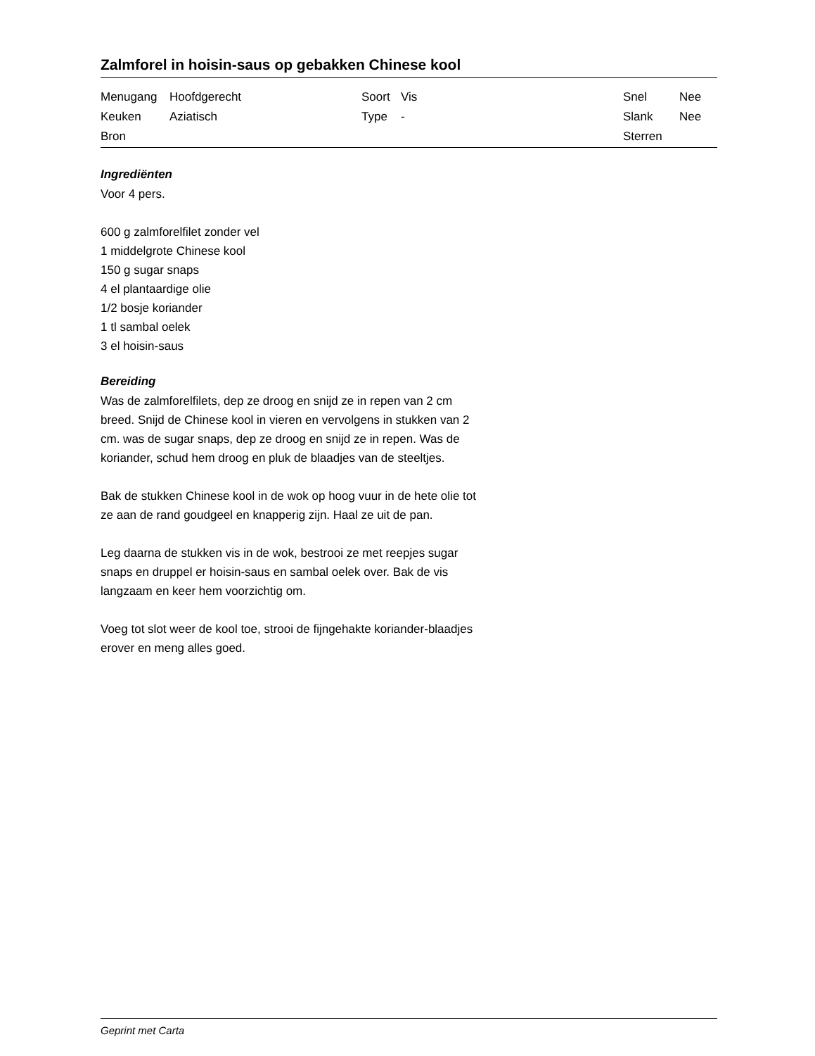Zalmforel in hoisin-saus op gebakken Chinese kool
| Menugang | Hoofdgerecht | Soort | Vis | Snel | Nee |
| Keuken | Aziatisch | Type | - | Slank | Nee |
| Bron | | | | Sterren | |
Ingrediënten
Voor 4 pers.
600 g zalmforelfilet zonder vel
1 middelgrote Chinese kool
150 g sugar snaps
4 el plantaardige olie
1/2 bosje koriander
1 tl sambal oelek
3 el hoisin-saus
Bereiding
Was de zalmforelfilets, dep ze droog en snijd ze in repen van 2 cm breed. Snijd de Chinese kool in vieren en vervolgens in stukken van 2 cm. was de sugar snaps, dep ze droog en snijd ze in repen. Was de koriander, schud hem droog en pluk de blaadjes van de steeltjes.
Bak de stukken Chinese kool in de wok op hoog vuur in de hete olie tot ze aan de rand goudgeel en knapperig zijn. Haal ze uit de pan.
Leg daarna de stukken vis in de wok, bestrooi ze met reepjes sugar snaps en druppel er hoisin-saus en sambal oelek over. Bak de vis langzaam en keer hem voorzichtig om.
Voeg tot slot weer de kool toe, strooi de fijngehakte koriander-blaadjes erover en meng alles goed.
Geprint met Carta